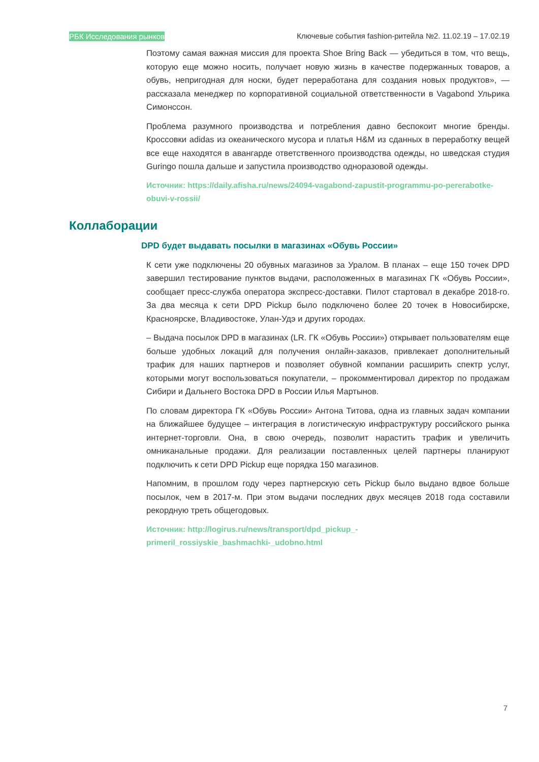РБК Исследования рынков Ключевые события fashion-ритейла №2. 11.02.19 – 17.02.19
Поэтому самая важная миссия для проекта Shoe Bring Back — убедиться в том, что вещь, которую еще можно носить, получает новую жизнь в качестве подержанных товаров, а обувь, непригодная для носки, будет переработана для создания новых продуктов», — рассказала менеджер по корпоративной социальной ответственности в Vagabond Ульрика Симонссон.
Проблема разумного производства и потребления давно беспокоит многие бренды. Кроссовки adidas из океанического мусора и платья H&M из сданных в переработку вещей все еще находятся в авангарде ответственного производства одежды, но шведская студия Guringo пошла дальше и запустила производство одноразовой одежды.
Источник: https://daily.afisha.ru/news/24094-vagabond-zapustit-programmu-po-pererabotke-obuvi-v-rossii/
Коллаборации
DPD будет выдавать посылки в магазинах «Обувь России»
К сети уже подключены 20 обувных магазинов за Уралом. В планах – еще 150 точек DPD завершил тестирование пунктов выдачи, расположенных в магазинах ГК «Обувь России», сообщает пресс-служба оператора экспресс-доставки. Пилот стартовал в декабре 2018-го. За два месяца к сети DPD Pickup было подключено более 20 точек в Новосибирске, Красноярске, Владивостоке, Улан-Удэ и других городах.
– Выдача посылок DPD в магазинах (LR. ГК «Обувь России») открывает пользователям еще больше удобных локаций для получения онлайн-заказов, привлекает дополнительный трафик для наших партнеров и позволяет обувной компании расширить спектр услуг, которыми могут воспользоваться покупатели, – прокомментировал директор по продажам Сибири и Дальнего Востока DPD в России Илья Мартынов.
По словам директора ГК «Обувь России» Антона Титова, одна из главных задач компании на ближайшее будущее – интеграция в логистическую инфраструктуру российского рынка интернет-торговли. Она, в свою очередь, позволит нарастить трафик и увеличить омниканальные продажи. Для реализации поставленных целей партнеры планируют подключить к сети DPD Pickup еще порядка 150 магазинов.
Напомним, в прошлом году через партнерскую сеть Pickup было выдано вдвое больше посылок, чем в 2017-м. При этом выдачи последних двух месяцев 2018 года составили рекордную треть общегодовых.
Источник: http://logirus.ru/news/transport/dpd_pickup_-
primeril_rossiyskie_bashmachki-_udobno.html
7